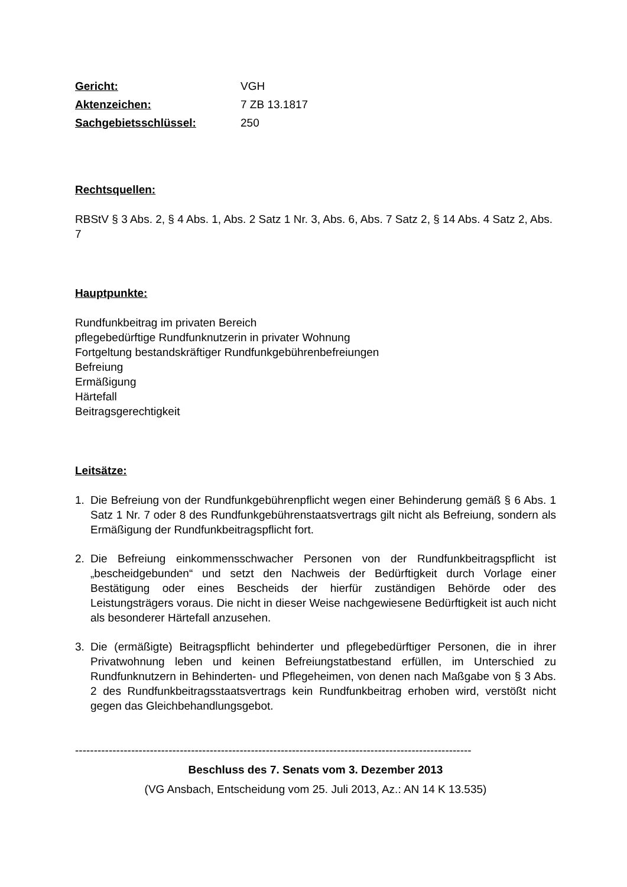Gericht: VGH Aktenzeichen: 7 ZB 13.1817 Sachgebietsschlüssel: 250
Rechtsquellen:
RBStV § 3 Abs. 2, § 4 Abs. 1, Abs. 2 Satz 1 Nr. 3, Abs. 6, Abs. 7 Satz 2, § 14 Abs. 4 Satz 2, Abs. 7
Hauptpunkte:
Rundfunkbeitrag im privaten Bereich
pflegebedürftige Rundfunknutzerin in privater Wohnung
Fortgeltung bestandskräftiger Rundfunkgebührenbefreiungen
Befreiung
Ermäßigung
Härtefall
Beitragsgerechtigkeit
Leitsätze:
1. Die Befreiung von der Rundfunkgebührenpflicht wegen einer Behinderung gemäß § 6 Abs. 1 Satz 1 Nr. 7 oder 8 des Rundfunkgebührenstaatsvertrags gilt nicht als Befreiung, sondern als Ermäßigung der Rundfunkbeitragspflicht fort.
2. Die Befreiung einkommensschwacher Personen von der Rundfunkbeitragspflicht ist „bescheidgebunden“ und setzt den Nachweis der Bedürftigkeit durch Vorlage einer Bestätigung oder eines Bescheids der hierfür zuständigen Behörde oder des Leistungsträgers voraus. Die nicht in dieser Weise nachgewiesene Bedürftigkeit ist auch nicht als besonderer Härtefall anzusehen.
3. Die (ermäßigte) Beitragspflicht behinderter und pflegebedürftiger Personen, die in ihrer Privatwohnung leben und keinen Befreiungstatbestand erfüllen, im Unterschied zu Rundfunknutzern in Behinderten- und Pflegeheimen, von denen nach Maßgabe von § 3 Abs. 2 des Rundfunkbeitragsstaatsvertrags kein Rundfunkbeitrag erhoben wird, verstößt nicht gegen das Gleichbehandlungsgebot.
----------------------------------------------------------------------------------------------------------
Beschluss des 7. Senats vom 3. Dezember 2013
(VG Ansbach, Entscheidung vom 25. Juli 2013, Az.: AN 14 K 13.535)